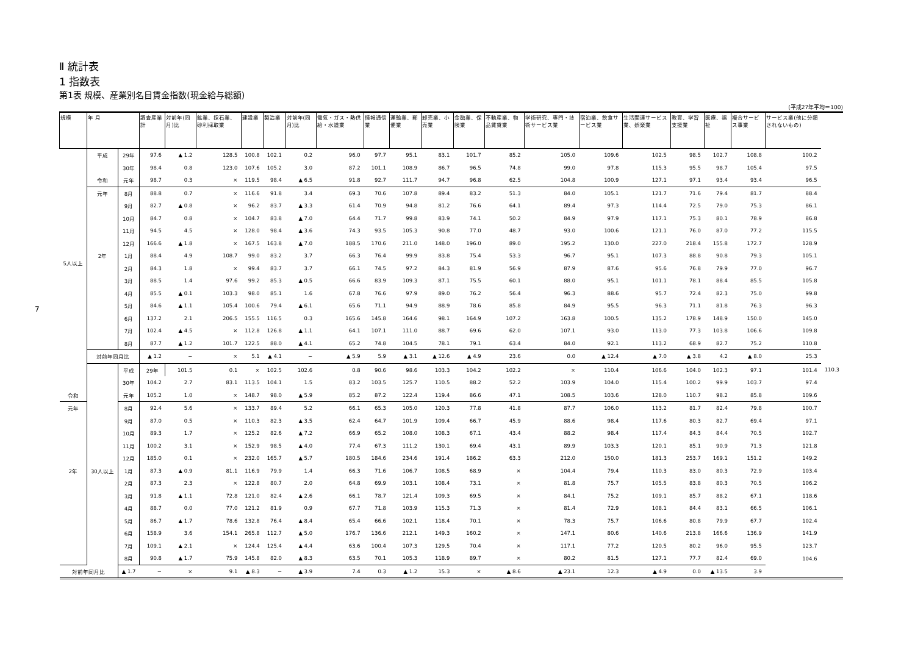Ⅱ 統計表
1 指数表
第1表 規模、産業別名目賃金指数(現金給与総額)
(平成27年平均＝100)
| 規模 | 年 月 | | 調査産業計 | 対前年(同月)比 | 鉱業、採石業、砂利採取業 | 建設業 | 製造業 | 対前年(同月)比 | 電気・ガス・熱供給・水道業 | 情報通信業 | 運輸業、郵便業 | 卸売業、小売業 | 金融業、保険業 | 不動産業、物品賃貸業 | 学術研究、専門・技術サービス業 | 宿泊業、飲食サービス業 | 生活関連サービス業、娯楽業 | 教育、学習支援業 | 医療、福祉 | 複合サービス事業 | サービス業(他に分類されないもの) | |
| --- | --- | --- | --- | --- | --- | --- | --- | --- | --- | --- | --- | --- | --- | --- | --- | --- | --- | --- | --- | --- | --- | --- |
| 5人以上 | 平成 | 29年 | 97.6 | ▲ 1.2 | 128.5 | 100.8 | 102.1 | 0.2 | 96.0 | 97.7 | 95.1 | 83.1 | 101.7 | 85.2 | 105.0 | 109.6 | 102.5 | 98.5 | 102.7 | 108.8 | 100.2 | |
| | | 30年 | 98.4 | 0.8 | 123.0 | 107.6 | 105.2 | 3.0 | 87.2 | 101.1 | 108.9 | 86.7 | 96.5 | 74.8 | 99.0 | 97.8 | 115.3 | 95.5 | 98.7 | 105.4 | 97.5 | |
| | 令和 | 元年 | 98.7 | 0.3 | × | 119.5 | 98.4 | ▲ 6.5 | 91.8 | 92.7 | 111.7 | 94.7 | 96.8 | 62.5 | 104.8 | 100.9 | 127.1 | 97.1 | 93.4 | 93.4 | 96.5 | |
| | 元年 | 8月 | 88.8 | 0.7 | × | 116.6 | 91.8 | 3.4 | 69.3 | 70.6 | 107.8 | 89.4 | 83.2 | 51.3 | 84.0 | 105.1 | 121.7 | 71.6 | 79.4 | 81.7 | 88.4 | |
| | | 9月 | 82.7 | ▲ 0.8 | × | 96.2 | 83.7 | ▲ 3.3 | 61.4 | 70.9 | 94.8 | 81.2 | 76.6 | 64.1 | 89.4 | 97.3 | 114.4 | 72.5 | 79.0 | 75.3 | 86.1 | |
| | | 10月 | 84.7 | 0.8 | × | 104.7 | 83.8 | ▲ 7.0 | 64.4 | 71.7 | 99.8 | 83.9 | 74.1 | 50.2 | 84.9 | 97.9 | 117.1 | 75.3 | 80.1 | 78.9 | 86.8 | |
| | | 11月 | 94.5 | 4.5 | × | 128.0 | 98.4 | ▲ 3.6 | 74.3 | 93.5 | 105.3 | 90.8 | 77.0 | 48.7 | 93.0 | 100.6 | 121.1 | 76.0 | 87.0 | 77.2 | 115.5 | |
| | | 12月 | 166.6 | ▲ 1.8 | × | 167.5 | 163.8 | ▲ 7.0 | 188.5 | 170.6 | 211.0 | 148.0 | 196.0 | 89.0 | 195.2 | 130.0 | 227.0 | 218.4 | 155.8 | 172.7 | 128.9 | |
| | 2年 | 1月 | 88.4 | 4.9 | 108.7 | 99.0 | 83.2 | 3.7 | 66.3 | 76.4 | 99.9 | 83.8 | 75.4 | 53.3 | 96.7 | 95.1 | 107.3 | 88.8 | 90.8 | 79.3 | 105.1 | |
| | | 2月 | 84.3 | 1.8 | × | 99.4 | 83.7 | 3.7 | 66.1 | 74.5 | 97.2 | 84.3 | 81.9 | 56.9 | 87.9 | 87.6 | 95.6 | 76.8 | 79.9 | 77.0 | 96.7 | |
| | | 3月 | 88.5 | 1.4 | 97.6 | 99.2 | 85.3 | ▲ 0.5 | 66.6 | 83.9 | 109.3 | 87.1 | 75.5 | 60.1 | 88.0 | 95.1 | 101.1 | 78.1 | 88.4 | 85.5 | 105.8 | |
| | | 4月 | 85.5 | ▲ 0.1 | 103.3 | 98.0 | 85.1 | 1.6 | 67.8 | 76.6 | 97.9 | 89.0 | 76.2 | 56.4 | 96.3 | 88.6 | 95.7 | 72.4 | 82.3 | 75.0 | 99.8 | |
| | | 5月 | 84.6 | ▲ 1.1 | 105.4 | 100.6 | 79.4 | ▲ 6.1 | 65.6 | 71.1 | 94.9 | 88.9 | 78.6 | 85.8 | 84.9 | 95.5 | 96.3 | 71.1 | 81.8 | 76.3 | 96.3 | |
| | | 6月 | 137.2 | 2.1 | 206.5 | 155.5 | 116.5 | 0.3 | 165.6 | 145.8 | 164.6 | 98.1 | 164.9 | 107.2 | 163.8 | 100.5 | 135.2 | 178.9 | 148.9 | 150.0 | 145.0 | |
| | | 7月 | 102.4 | ▲ 4.5 | × | 112.8 | 126.8 | ▲ 1.1 | 64.1 | 107.1 | 111.0 | 88.7 | 69.6 | 62.0 | 107.1 | 93.0 | 113.0 | 77.3 | 103.8 | 106.6 | 109.8 | |
| | | 8月 | 87.7 | ▲ 1.2 | 101.7 | 122.5 | 88.0 | ▲ 4.1 | 65.2 | 74.8 | 104.5 | 78.1 | 79.1 | 63.4 | 84.0 | 92.1 | 113.2 | 68.9 | 82.7 | 75.2 | 110.8 | |
| | 対前年同月比 | | ▲ 1.2 | − | × | 5.1 | ▲ 4.1 | − | ▲ 5.9 | 5.9 | ▲ 3.1 | ▲ 12.6 | ▲ 4.9 | 23.6 | 0.0 | ▲ 12.4 | ▲ 7.0 | ▲ 3.8 | 4.2 | ▲ 8.0 | 25.3 | |
| | 30人以上 | 平成 | 29年 | 101.5 | 0.1 | × | 102.5 | 102.6 | 0.8 | 90.6 | 98.6 | 103.3 | 104.2 | 102.2 | × | 110.4 | 106.6 | 104.0 | 102.3 | 97.1 | 101.4 | 110.3 |
| | | 30年 | 104.2 | 2.7 | 83.1 | 113.5 | 104.1 | 1.5 | 83.2 | 103.5 | 125.7 | 110.5 | 88.2 | 52.2 | 103.9 | 104.0 | 115.4 | 100.2 | 99.9 | 103.7 | 97.4 | |
| 令和 | | 元年 | 105.2 | 1.0 | × | 148.7 | 98.0 | ▲ 5.9 | 85.2 | 87.2 | 122.4 | 119.4 | 86.6 | 47.1 | 108.5 | 103.6 | 128.0 | 110.7 | 98.2 | 85.8 | 109.6 | |
| 元年 | | 8月 | 92.4 | 5.6 | × | 133.7 | 89.4 | 5.2 | 66.1 | 65.3 | 105.0 | 120.3 | 77.8 | 41.8 | 87.7 | 106.0 | 113.2 | 81.7 | 82.4 | 79.8 | 100.7 | |
| | | 9月 | 87.0 | 0.5 | × | 110.3 | 82.3 | ▲ 3.5 | 62.4 | 64.7 | 101.9 | 109.4 | 66.7 | 45.9 | 88.6 | 98.4 | 117.6 | 80.3 | 82.7 | 69.4 | 97.1 | |
| | | 10月 | 89.3 | 1.7 | × | 125.2 | 82.6 | ▲ 7.2 | 66.9 | 65.2 | 108.0 | 108.3 | 67.1 | 43.4 | 88.2 | 98.4 | 117.4 | 84.3 | 84.4 | 70.5 | 102.7 | |
| | | 11月 | 100.2 | 3.1 | × | 152.9 | 98.5 | ▲ 4.0 | 77.4 | 67.3 | 111.2 | 130.1 | 69.4 | 43.1 | 89.9 | 103.3 | 120.1 | 85.1 | 90.9 | 71.3 | 121.8 | |
| | | 12月 | 185.0 | 0.1 | × | 232.0 | 165.7 | ▲ 5.7 | 180.5 | 184.6 | 234.6 | 191.4 | 186.2 | 63.3 | 212.0 | 150.0 | 181.3 | 253.7 | 169.1 | 151.2 | 149.2 | |
| 2年 | | 1月 | 87.3 | ▲ 0.9 | 81.1 | 116.9 | 79.9 | 1.4 | 66.3 | 71.6 | 106.7 | 108.5 | 68.9 | × | 104.4 | 79.4 | 110.3 | 83.0 | 80.3 | 72.9 | 103.4 | |
| | | 2月 | 87.3 | 2.3 | × | 122.8 | 80.7 | 2.0 | 64.8 | 69.9 | 103.1 | 108.4 | 73.1 | × | 81.8 | 75.7 | 105.5 | 83.8 | 80.3 | 70.5 | 106.2 | |
| | | 3月 | 91.8 | ▲ 1.1 | 72.8 | 121.0 | 82.4 | ▲ 2.6 | 66.1 | 78.7 | 121.4 | 109.3 | 69.5 | × | 84.1 | 75.2 | 109.1 | 85.7 | 88.2 | 67.1 | 118.6 | |
| | | 4月 | 88.7 | 0.0 | 77.0 | 121.2 | 81.9 | 0.9 | 67.7 | 71.8 | 103.9 | 115.3 | 71.3 | × | 81.4 | 72.9 | 108.1 | 84.4 | 83.1 | 66.5 | 106.1 | |
| | | 5月 | 86.7 | ▲ 1.7 | 78.6 | 132.8 | 76.4 | ▲ 8.4 | 65.4 | 66.6 | 102.1 | 118.4 | 70.1 | × | 78.3 | 75.7 | 106.6 | 80.8 | 79.9 | 67.7 | 102.4 | |
| | | 6月 | 158.9 | 3.6 | 154.1 | 265.8 | 112.7 | ▲ 5.0 | 176.7 | 136.6 | 212.1 | 149.3 | 160.2 | × | 147.1 | 80.6 | 140.6 | 213.8 | 166.6 | 136.9 | 141.9 | |
| | | 7月 | 109.1 | ▲ 2.1 | × | 124.4 | 125.4 | ▲ 4.4 | 63.6 | 100.4 | 107.3 | 129.5 | 70.4 | × | 117.1 | 77.2 | 120.5 | 80.2 | 96.0 | 95.5 | 123.7 | |
| | | 8月 | 90.8 | ▲ 1.7 | 75.9 | 145.8 | 82.0 | ▲ 8.3 | 63.5 | 70.1 | 105.3 | 118.9 | 89.7 | × | 80.2 | 81.5 | 127.1 | 77.7 | 82.4 | 69.0 | 104.6 | |
| 対前年同月比 | | ▲ 1.7 | − | × | 9.1 | ▲ 8.3 | − | ▲ 3.9 | 7.4 | 0.3 | ▲ 1.2 | 15.3 | × | ▲ 8.6 | ▲ 23.1 | 12.3 | ▲ 4.9 | 0.0 | ▲ 13.5 | 3.9 | | |
7